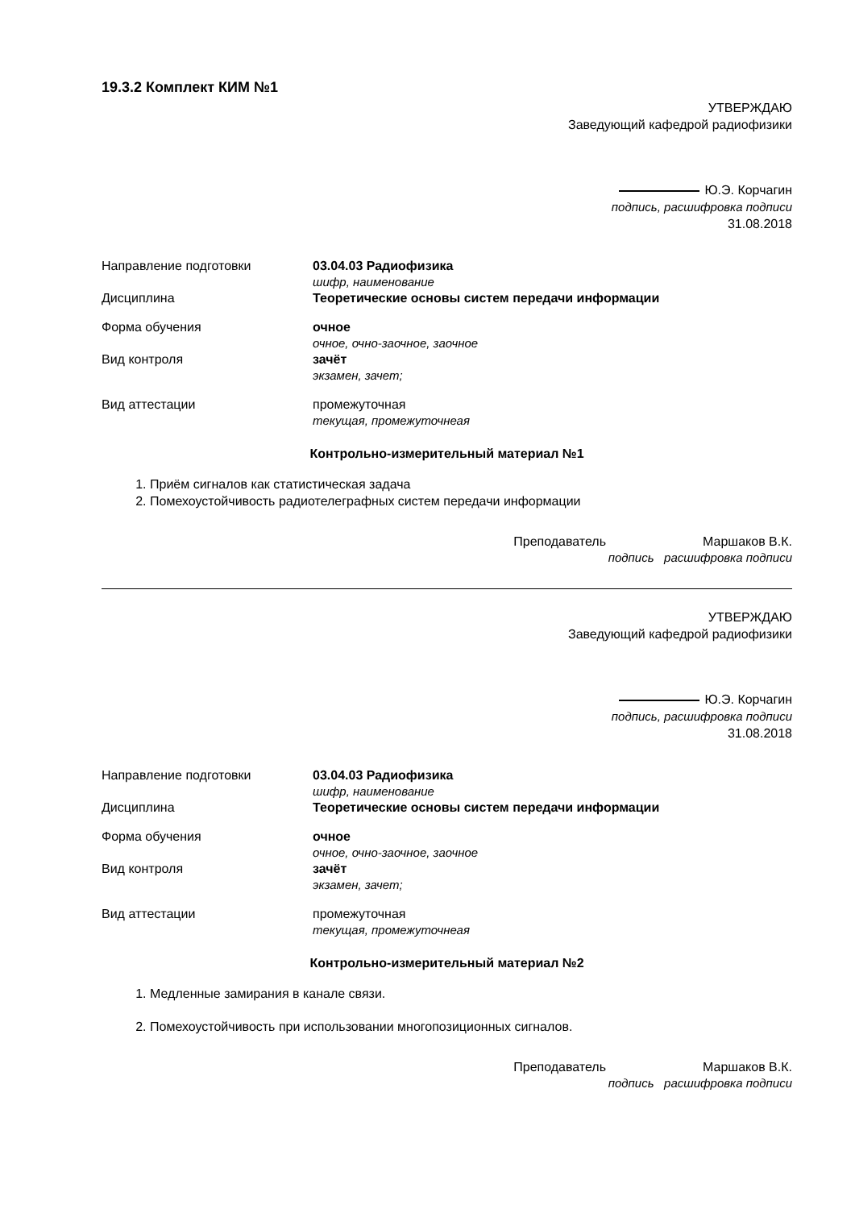19.3.2 Комплект КИМ №1
УТВЕРЖДАЮ
Заведующий кафедрой радиофизики
Ю.Э. Корчагин
подпись, расшифровка подписи
31.08.2018
Направление подготовки 03.04.03 Радиофизика
шифр, наименование
Дисциплина Теоретические основы систем передачи информации
Форма обучения очное
очное, очно-заочное, заочное
Вид контроля зачёт
экзамен, зачет;
Вид аттестации промежуточная
текущая, промежуточнеая
Контрольно-измерительный материал №1
1. Приём сигналов как статистическая задача
2. Помехоустойчивость радиотелеграфных систем передачи информации
Преподаватель Маршаков В.К.
подпись расшифровка подписи
УТВЕРЖДАЮ
Заведующий кафедрой радиофизики
Ю.Э. Корчагин
подпись, расшифровка подписи
31.08.2018
Направление подготовки 03.04.03 Радиофизика
шифр, наименование
Дисциплина Теоретические основы систем передачи информации
Форма обучения очное
очное, очно-заочное, заочное
Вид контроля зачёт
экзамен, зачет;
Вид аттестации промежуточная
текущая, промежуточнеая
Контрольно-измерительный материал №2
1. Медленные замирания в канале связи.
2. Помехоустойчивость при использовании многопозиционных сигналов.
Преподаватель Маршаков В.К.
подпись расшифровка подписи